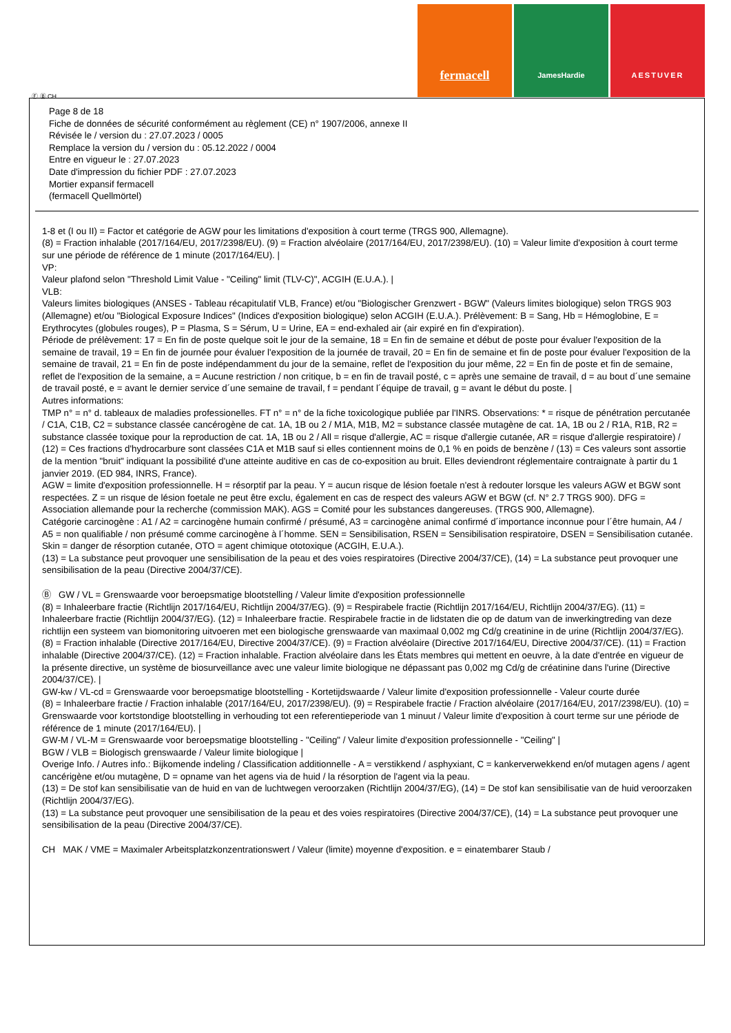fermacell
JamesHardie AESTUVER
Ⓕ Ⓑ CH
Page 8 de 18
Fiche de données de sécurité conformément au règlement (CE) n° 1907/2006, annexe II
Révisée le / version du : 27.07.2023 / 0005
Remplace la version du / version du : 05.12.2022 / 0004
Entre en vigueur le : 27.07.2023
Date d'impression du fichier PDF : 27.07.2023
Mortier expansif fermacell
(fermacell Quellmörtel)
1-8 et (I ou II) = Factor et catégorie de AGW pour les limitations d'exposition à court terme (TRGS 900, Allemagne).
(8) = Fraction inhalable (2017/164/EU, 2017/2398/EU). (9) = Fraction alvéolaire (2017/164/EU, 2017/2398/EU). (10) = Valeur limite d'exposition à court terme sur une période de référence de 1 minute (2017/164/EU). |
VP:
Valeur plafond selon "Threshold Limit Value - "Ceiling" limit (TLV-C)", ACGIH (E.U.A.). |
VLB:
Valeurs limites biologiques (ANSES - Tableau récapitulatif VLB, France) et/ou "Biologischer Grenzwert - BGW" (Valeurs limites biologique) selon TRGS 903 (Allemagne) et/ou "Biological Exposure Indices" (Indices d'exposition biologique) selon ACGIH (E.U.A.). Prélèvement: B = Sang, Hb = Hémoglobine, E = Erythrocytes (globules rouges), P = Plasma, S = Sérum, U = Urine, EA = end-exhaled air (air expiré en fin d'expiration).
Période de prélèvement: 17 = En fin de poste quelque soit le jour de la semaine, 18 = En fin de semaine et début de poste pour évaluer l'exposition de la semaine de travail, 19 = En fin de journée pour évaluer l'exposition de la journée de travail, 20 = En fin de semaine et fin de poste pour évaluer l'exposition de la semaine de travail, 21 = En fin de poste indépendamment du jour de la semaine, reflet de l'exposition du jour même, 22 = En fin de poste et fin de semaine, reflet de l'exposition de la semaine, a = Aucune restriction / non critique, b = en fin de travail posté, c = après une semaine de travail, d = au bout d´une semaine de travail posté, e = avant le dernier service d´une semaine de travail, f = pendant l´équipe de travail, g = avant le début du poste. |
Autres informations:
TMP n° = n° d. tableaux de maladies professionelles. FT n° = n° de la fiche toxicologique publiée par l'INRS. Observations: * = risque de pénétration percutanée / C1A, C1B, C2 = substance classée cancérogène de cat. 1A, 1B ou 2 / M1A, M1B, M2 = substance classée mutagène de cat. 1A, 1B ou 2 / R1A, R1B, R2 = substance classée toxique pour la reproduction de cat. 1A, 1B ou 2 / All = risque d'allergie, AC = risque d'allergie cutanée, AR = risque d'allergie respiratoire) / (12) = Ces fractions d'hydrocarbure sont classées C1A et M1B sauf si elles contiennent moins de 0,1 % en poids de benzène / (13) = Ces valeurs sont assortie de la mention "bruit" indiquant la possibilité d'une atteinte auditive en cas de co-exposition au bruit. Elles deviendront réglementaire contraignate à partir du 1 janvier 2019. (ED 984, INRS, France).
AGW = limite d'exposition professionnelle. H = résorptif par la peau. Y = aucun risque de lésion foetale n'est à redouter lorsque les valeurs AGW et BGW sont respectées. Z = un risque de lésion foetale ne peut être exclu, également en cas de respect des valeurs AGW et BGW (cf. N° 2.7 TRGS 900). DFG = Association allemande pour la recherche (commission MAK). AGS = Comité pour les substances dangereuses. (TRGS 900, Allemagne).
Catégorie carcinogène : A1 / A2 = carcinogène humain confirmé / présumé, A3 = carcinogène animal confirmé d´importance inconnue pour l´être humain, A4 / A5 = non qualifiable / non présumé comme carcinogène à l´homme. SEN = Sensibilisation, RSEN = Sensibilisation respiratoire, DSEN = Sensibilisation cutanée. Skin = danger de résorption cutanée, OTO = agent chimique ototoxique (ACGIH, E.U.A.).
(13) = La substance peut provoquer une sensibilisation de la peau et des voies respiratoires (Directive 2004/37/CE), (14) = La substance peut provoquer une sensibilisation de la peau (Directive 2004/37/CE).
Ⓑ GW / VL = Grenswaarde voor beroepsmatige blootstelling / Valeur limite d'exposition professionnelle
(8) = Inhaleerbare fractie (Richtlijn 2017/164/EU, Richtlijn 2004/37/EG). (9) = Respirabele fractie (Richtlijn 2017/164/EU, Richtlijn 2004/37/EG). (11) = Inhaleerbare fractie (Richtlijn 2004/37/EG). (12) = Inhaleerbare fractie. Respirabele fractie in de lidstaten die op de datum van de inwerkingtreding van deze richtlijn een systeem van biomonitoring uitvoeren met een biologische grenswaarde van maximaal 0,002 mg Cd/g creatinine in de urine (Richtlijn 2004/37/EG).
(8) = Fraction inhalable (Directive 2017/164/EU, Directive 2004/37/CE). (9) = Fraction alvéolaire (Directive 2017/164/EU, Directive 2004/37/CE). (11) = Fraction inhalable (Directive 2004/37/CE). (12) = Fraction inhalable. Fraction alvéolaire dans les États membres qui mettent en oeuvre, à la date d'entrée en vigueur de la présente directive, un système de biosurveillance avec une valeur limite biologique ne dépassant pas 0,002 mg Cd/g de créatinine dans l'urine (Directive 2004/37/CE). |
GW-kw / VL-cd = Grenswaarde voor beroepsmatige blootstelling - Kortetijdswaarde / Valeur limite d'exposition professionnelle - Valeur courte durée
(8) = Inhaleerbare fractie / Fraction inhalable (2017/164/EU, 2017/2398/EU). (9) = Respirabele fractie / Fraction alvéolaire (2017/164/EU, 2017/2398/EU). (10) = Grenswaarde voor kortstondige blootstelling in verhouding tot een referentieperiode van 1 minuut / Valeur limite d'exposition à court terme sur une période de référence de 1 minute (2017/164/EU). |
GW-M / VL-M = Grenswaarde voor beroepsmatige blootstelling - "Ceiling" / Valeur limite d'exposition professionnelle - "Ceiling" |
BGW / VLB = Biologisch grenswaarde / Valeur limite biologique |
Overige Info. / Autres info.: Bijkomende indeling / Classification additionnelle - A = verstikkend / asphyxiant, C = kankerverwekkend en/of mutagen agens / agent cancérigène et/ou mutagène, D = opname van het agens via de huid / la résorption de l'agent via la peau.
(13) = De stof kan sensibilisatie van de huid en van de luchtwegen veroorzaken (Richtlijn 2004/37/EG), (14) = De stof kan sensibilisatie van de huid veroorzaken (Richtlijn 2004/37/EG).
(13) = La substance peut provoquer une sensibilisation de la peau et des voies respiratoires (Directive 2004/37/CE), (14) = La substance peut provoquer une sensibilisation de la peau (Directive 2004/37/CE).
CH MAK / VME = Maximaler Arbeitsplatzkonzentrationswert / Valeur (limite) moyenne d'exposition. e = einatembarer Staub /